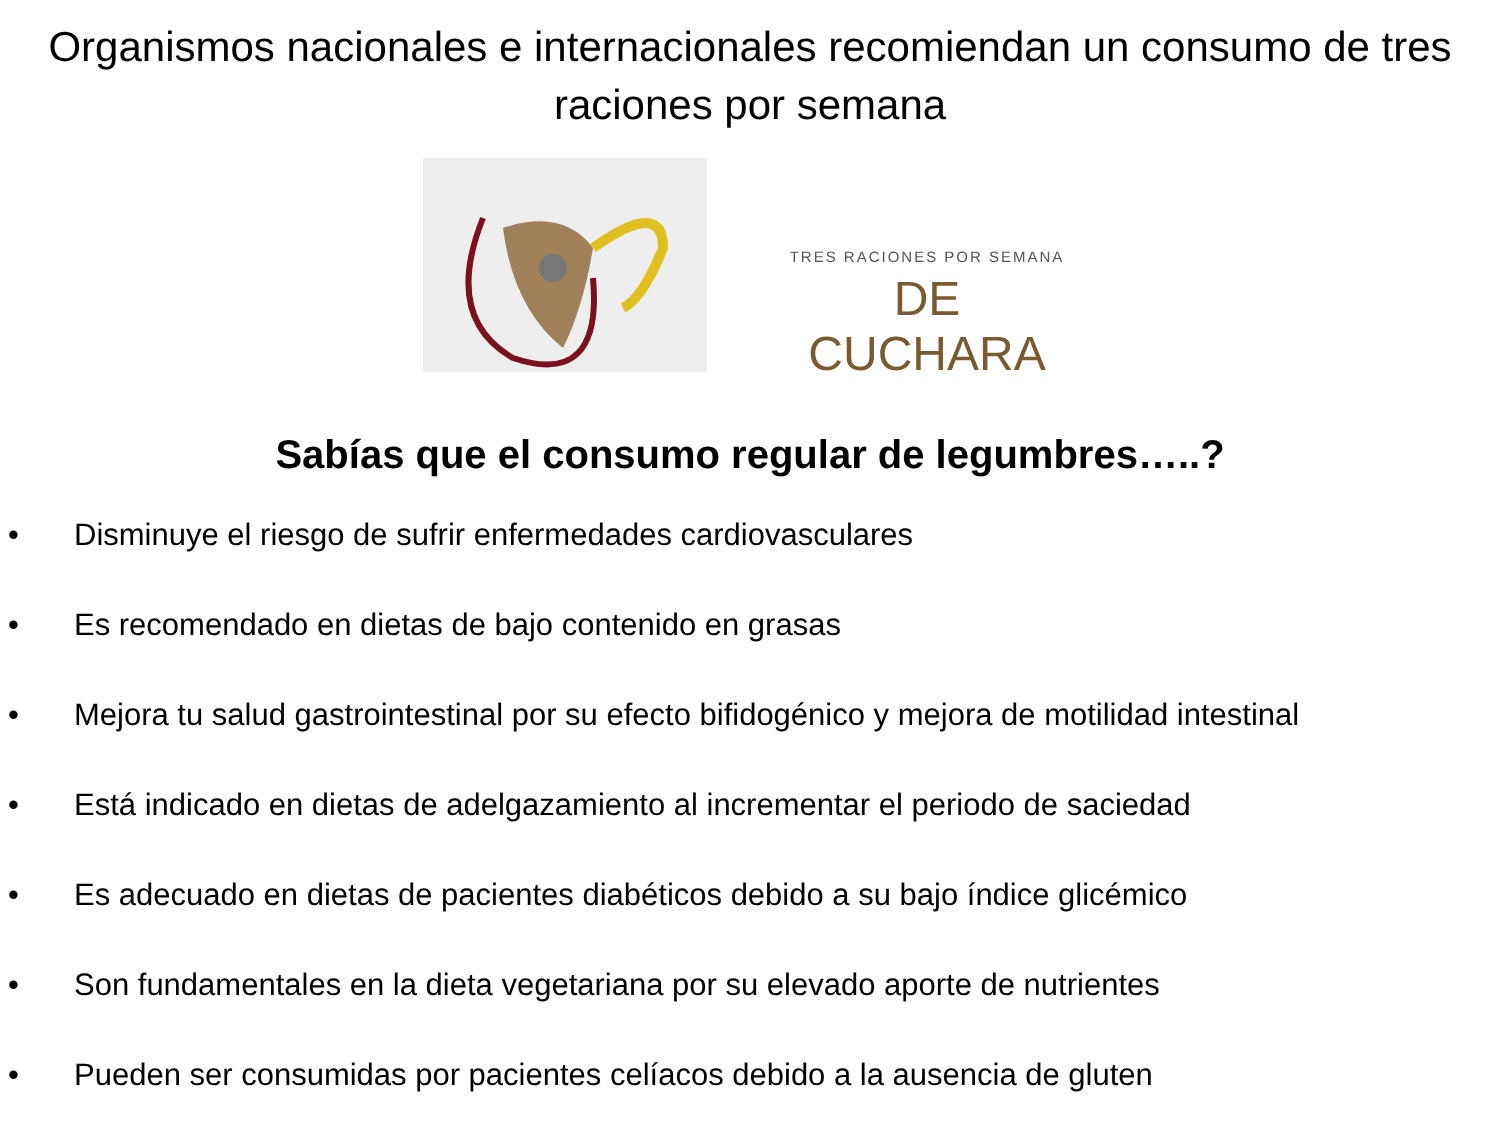Organismos nacionales e internacionales recomiendan un consumo de tres raciones por semana
TRES RACIONES POR SEMANA
DE CUCHARA
Sabías que el consumo regular de legumbres…..?
• Disminuye el riesgo de sufrir enfermedades cardiovasculares
• Es recomendado en dietas de bajo contenido en grasas
• Mejora tu salud gastrointestinal por su efecto bifidogénico y mejora de motilidad intestinal
• Está indicado en dietas de adelgazamiento al incrementar el periodo de saciedad
• Es adecuado en dietas de pacientes diabéticos debido a su bajo índice glicémico
• Son fundamentales en la dieta vegetariana por su elevado aporte de nutrientes
• Pueden ser consumidas por pacientes celíacos debido a la ausencia de gluten